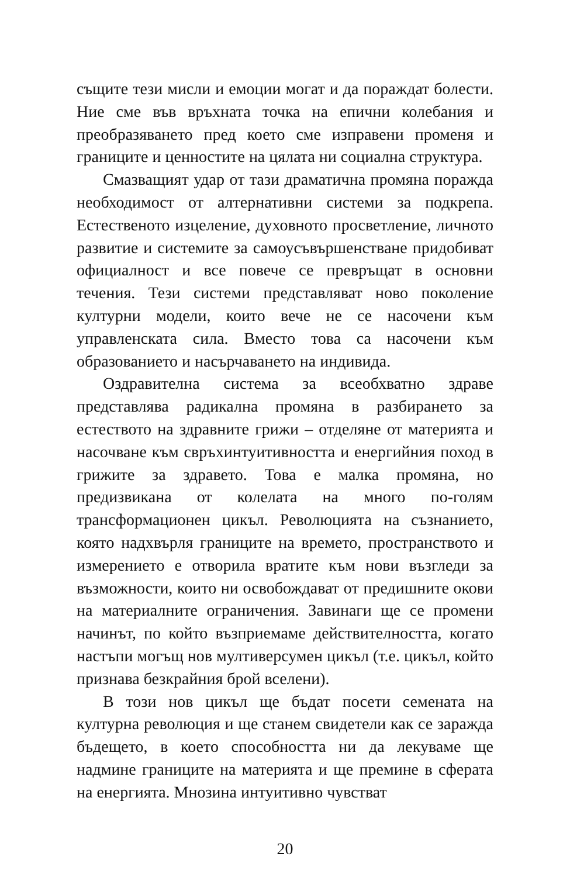същите тези мисли и емоции могат и да пораждат болести. Ние сме във връхната точка на епични колебания и преобразяването пред което сме изправени променя и границите и ценностите на цялата ни социална структура.
Смазващият удар от тази драматична промяна поражда необходимост от алтернативни системи за подкрепа. Естественото изцеление, духовното просветление, личното развитие и системите за самоусъвършенстване придобиват официалност и все повече се превръщат в основни течения. Тези системи представляват ново поколение културни модели, които вече не се насочени към управленската сила. Вместо това са насочени към образованието и насърчаването на индивида.
Оздравителна система за всеобхватно здраве представлява радикална промяна в разбирането за естеството на здравните грижи – отделяне от материята и насочване към свръхинтуитивността и енергийния поход в грижите за здравето. Това е малка промяна, но предизвикана от колелата на много по-голям трансформационен цикъл. Революцията на съзнанието, която надхвърля границите на времето, пространството и измерението е отворила вратите към нови възгледи за възможности, които ни освобождават от предишните окови на материалните ограничения. Завинаги ще се промени начинът, по който възприемаме действителността, когато настъпи могъщ нов мултиверсумен цикъл (т.е. цикъл, който признава безкрайния брой вселени).
В този нов цикъл ще бъдат посети семената на културна революция и ще станем свидетели как се заражда бъдещето, в което способността ни да лекуваме ще надмине границите на материята и ще премине в сферата на енергията. Мнозина интуитивно чувстват
20